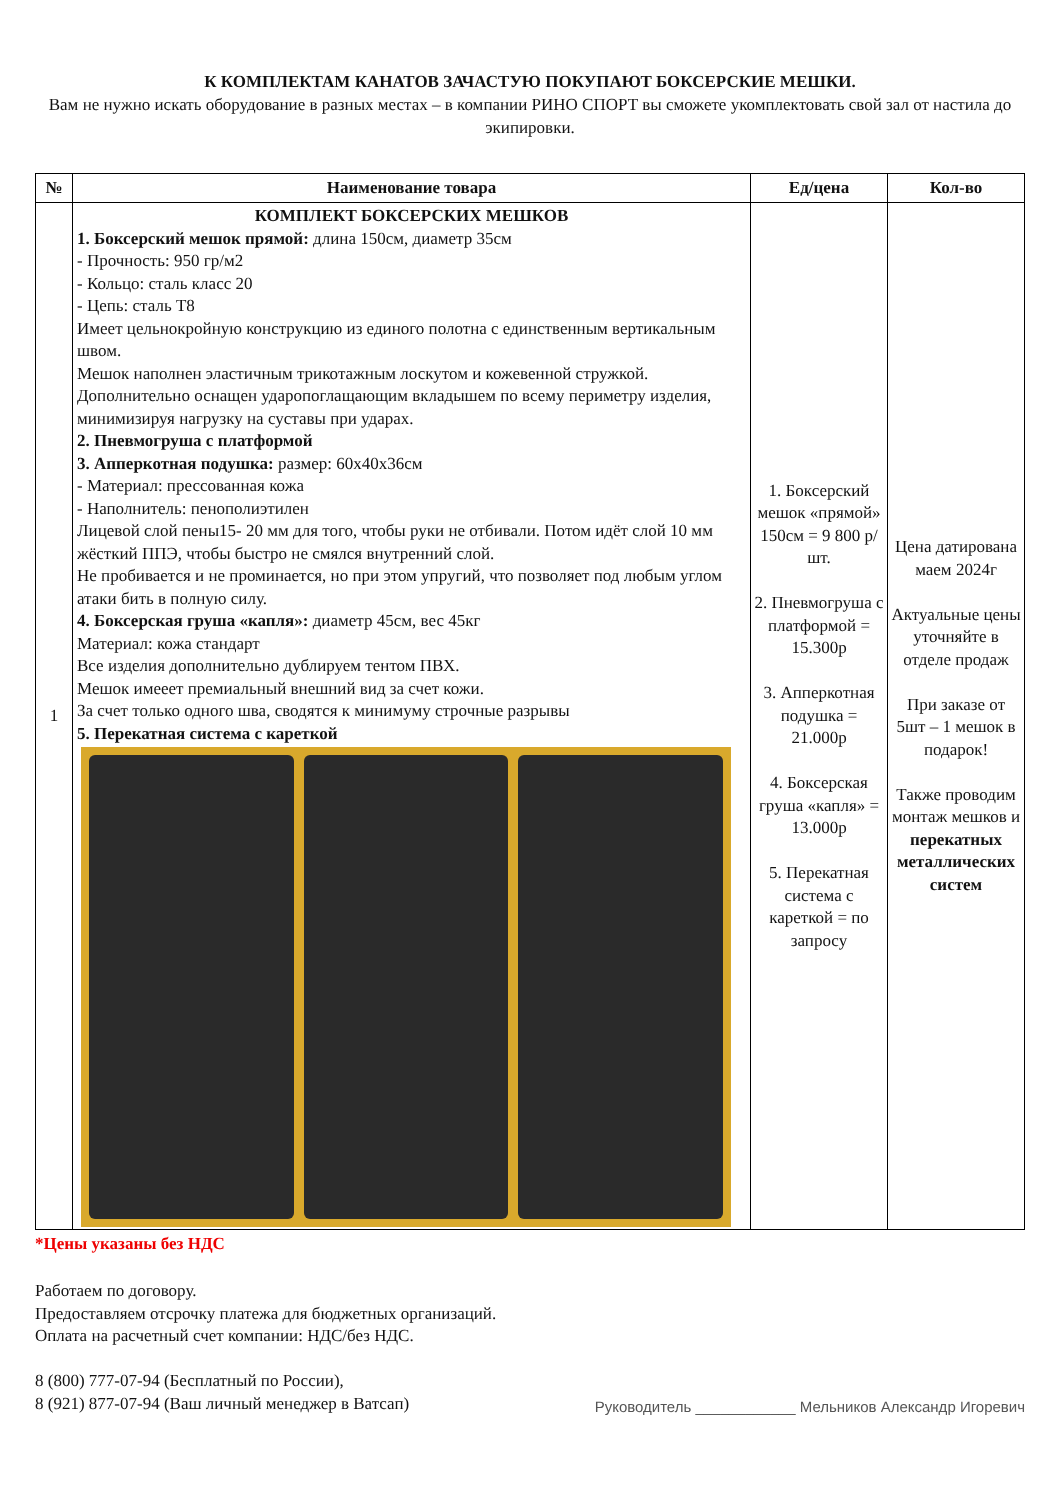К КОМПЛЕКТАМ КАНАТОВ ЗАЧАСТУЮ ПОКУПАЮТ БОКСЕРСКИЕ МЕШКИ.
Вам не нужно искать оборудование в разных местах – в компании РИНО СПОРТ вы сможете укомплектовать свой зал от настила до экипировки.
| № | Наименование товара | Ед/цена | Кол-во |
| --- | --- | --- | --- |
| 1 | КОМПЛЕКТ БОКСЕРСКИХ МЕШКОВ 1. Боксерский мешок прямой: длина 150см, диаметр 35см - Прочность: 950 гр/м2 - Кольцо: сталь класс 20 - Цепь: сталь Т8 Имеет цельнокройную конструкцию из единого полотна с единственным вертикальным швом. Мешок наполнен эластичным трикотажным лоскутом и кожевенной стружкой. Дополнительно оснащен ударопоглащающим вкладышем по всему периметру изделия, минимизируя нагрузку на суставы при ударах. 2. Пневмогруша с платформой 3. Апперкотная подушка: размер: 60х40х36см - Материал: прессованная кожа - Наполнитель: пенополиэтилен Лицевой слой пены15- 20 мм для того, чтобы руки не отбивали. Потом идёт слой 10 мм жёсткий ППЭ, чтобы быстро не смялся внутренний слой. Не пробивается и не проминается, но при этом упругий, что позволяет под любым углом атаки бить в полную силу. 4. Боксерская груша «капля»: диаметр 45см, вес 45кг Материал: кожа стандарт Все изделия дополнительно дублируем тентом ПВХ. Мешок имееет премиальный внешний вид за счет кожи. За счет только одного шва, сводятся к минимуму строчные разрывы 5. Перекатная система с кареткой | 1. Боксерский мешок «прямой» 150см = 9 800 р/шт. 2. Пневмогруша с платформой = 15.300р 3. Апперкотная подушка = 21.000р 4. Боксерская груша «капля» = 13.000р 5. Перекатная система с кареткой = по запросу | Цена датирована маем 2024г Актуальные цены уточняйте в отделе продаж При заказе от 5шт – 1 мешок в подарок! Также проводим монтаж мешков и перекатных металлических систем |
*Цены указаны без НДС
Работаем по договору.
Предоставляем отсрочку платежа для бюджетных организаций.
Оплата на расчетный счет компании: НДС/без НДС.
8 (800) 777-07-94 (Бесплатный по России),
8 (921) 877-07-94 (Ваш личный менеджер в Ватсап)
Руководитель ____________ Мельников Александр Игоревич